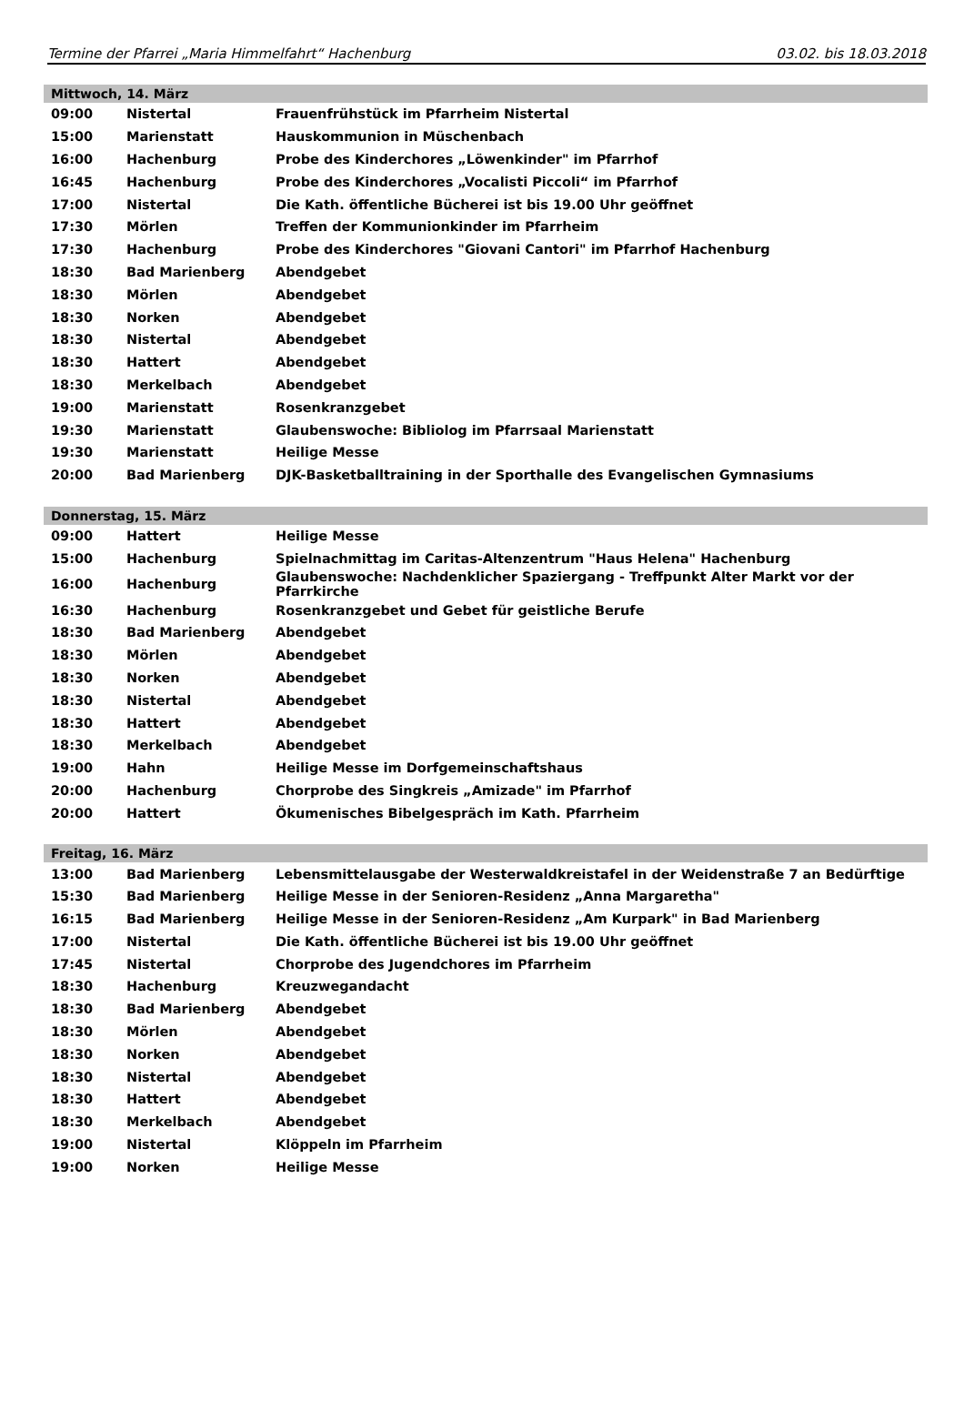Termine der Pfarrei „Maria Himmelfahrt“ Hachenburg 03.02. bis 18.03.2018
| Mittwoch, 14. März | | |
| --- | --- | --- |
| 09:00 | Nistertal | Frauenfrühstück im Pfarrheim Nistertal |
| 15:00 | Marienstatt | Hauskommunion in Müschenbach |
| 16:00 | Hachenburg | Probe des Kinderchores „Löwenkinder" im Pfarrhof |
| 16:45 | Hachenburg | Probe des Kinderchores „Vocalisti Piccoli“ im Pfarrhof |
| 17:00 | Nistertal | Die Kath. öffentliche Bücherei ist bis 19.00 Uhr geöffnet |
| 17:30 | Mörlen | Treffen der Kommunionkinder im Pfarrheim |
| 17:30 | Hachenburg | Probe des Kinderchores "Giovani Cantori" im Pfarrhof Hachenburg |
| 18:30 | Bad Marienberg | Abendgebet |
| 18:30 | Mörlen | Abendgebet |
| 18:30 | Norken | Abendgebet |
| 18:30 | Nistertal | Abendgebet |
| 18:30 | Hattert | Abendgebet |
| 18:30 | Merkelbach | Abendgebet |
| 19:00 | Marienstatt | Rosenkranzgebet |
| 19:30 | Marienstatt | Glaubenswoche: Bibliolog im Pfarrsaal Marienstatt |
| 19:30 | Marienstatt | Heilige Messe |
| 20:00 | Bad Marienberg | DJK-Basketballtraining in der Sporthalle des Evangelischen Gymnasiums |
| Donnerstag, 15. März | | |
| 09:00 | Hattert | Heilige Messe |
| 15:00 | Hachenburg | Spielnachmittag im Caritas-Altenzentrum "Haus Helena" Hachenburg |
| 16:00 | Hachenburg | Glaubenswoche: Nachdenklicher Spaziergang - Treffpunkt Alter Markt vor der Pfarrkirche |
| 16:30 | Hachenburg | Rosenkranzgebet und Gebet für geistliche Berufe |
| 18:30 | Bad Marienberg | Abendgebet |
| 18:30 | Mörlen | Abendgebet |
| 18:30 | Norken | Abendgebet |
| 18:30 | Nistertal | Abendgebet |
| 18:30 | Hattert | Abendgebet |
| 18:30 | Merkelbach | Abendgebet |
| 19:00 | Hahn | Heilige Messe im Dorfgemeinschaftshaus |
| 20:00 | Hachenburg | Chorprobe des Singkreis „Amizade" im Pfarrhof |
| 20:00 | Hattert | Ökumenisches Bibelgespräch im Kath. Pfarrheim |
| Freitag, 16. März | | |
| 13:00 | Bad Marienberg | Lebensmittelausgabe der Westerwaldkreistafel in der Weidenstraße 7 an Bedürftige |
| 15:30 | Bad Marienberg | Heilige Messe in der Senioren-Residenz „Anna Margaretha" |
| 16:15 | Bad Marienberg | Heilige Messe in der Senioren-Residenz „Am Kurpark" in Bad Marienberg |
| 17:00 | Nistertal | Die Kath. öffentliche Bücherei ist bis 19.00 Uhr geöffnet |
| 17:45 | Nistertal | Chorprobe des Jugendchores im Pfarrheim |
| 18:30 | Hachenburg | Kreuzwegandacht |
| 18:30 | Bad Marienberg | Abendgebet |
| 18:30 | Mörlen | Abendgebet |
| 18:30 | Norken | Abendgebet |
| 18:30 | Nistertal | Abendgebet |
| 18:30 | Hattert | Abendgebet |
| 18:30 | Merkelbach | Abendgebet |
| 19:00 | Nistertal | Klöppeln im Pfarrheim |
| 19:00 | Norken | Heilige Messe |